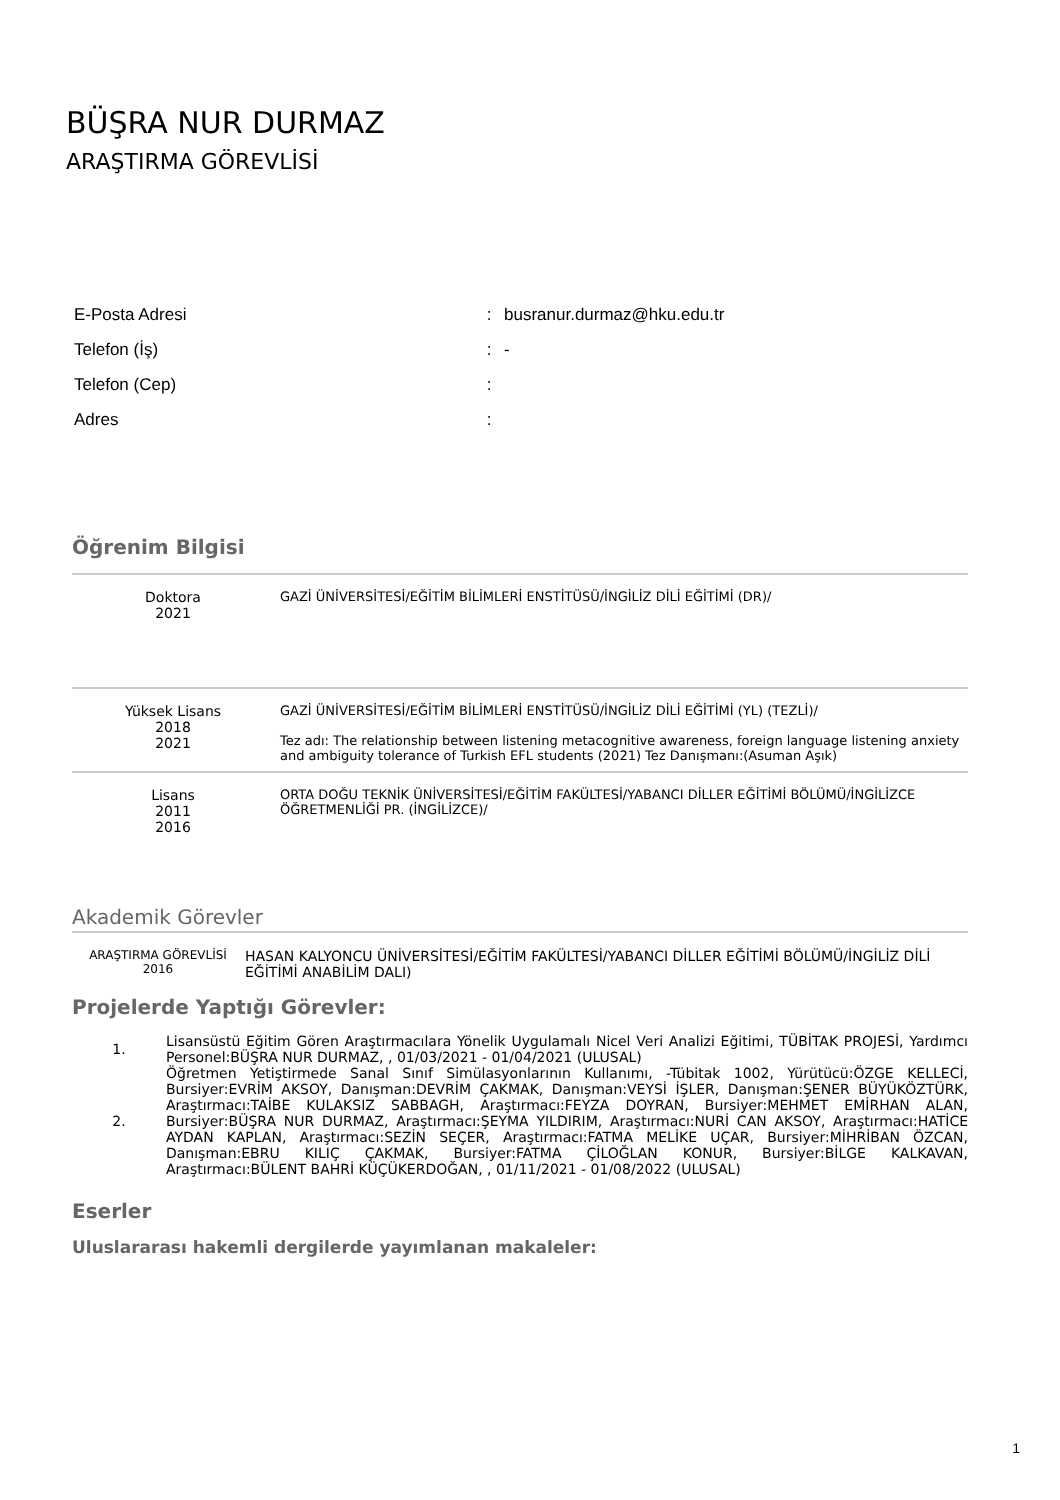BÜŞRA NUR DURMAZ
ARAŞTIRMA GÖREVLİSİ
| E-Posta Adresi | : | busranur.durmaz@hku.edu.tr |
| Telefon (İş) | : | - |
| Telefon (Cep) | : | |
| Adres | : | |
Öğrenim Bilgisi
| Doktora 2021 | GAZİ ÜNİVERSİTESİ/EĞİTİM BİLİMLERİ ENSTİTÜSÜ/İNGİLİZ DİLİ EĞİTİMİ (DR)/ |
| Yüksek Lisans 2018 2021 | GAZİ ÜNİVERSİTESİ/EĞİTİM BİLİMLERİ ENSTİTÜSÜ/İNGİLİZ DİLİ EĞİTİMİ (YL) (TEZLİ)/ Tez adı: The relationship between listening metacognitive awareness, foreign language listening anxiety and ambiguity tolerance of Turkish EFL students (2021) Tez Danışmanı:(Asuman Aşık) |
| Lisans 2011 2016 | ORTA DOĞU TEKNİK ÜNİVERSİTESİ/EĞİTİM FAKÜLTESİ/YABANCI DİLLER EĞİTİMİ BÖLÜMÜ/İNGİLİZCE ÖĞRETMENLİĞİ PR. (İNGİLİZCE)/ |
Akademik Görevler
| ARAŞTIRMA GÖREVLİSİ 2016 | HASAN KALYONCU ÜNİVERSİTESİ/EĞİTİM FAKÜLTESİ/YABANCI DİLLER EĞİTİMİ BÖLÜMÜ/İNGİLİZ DİLİ EĞİTİMİ ANABİLİM DALI) |
Projelerde Yaptığı Görevler:
1. Lisansüstü Eğitim Gören Araştırmacılara Yönelik Uygulamalı Nicel Veri Analizi Eğitimi, TÜBİTAK PROJESİ, Yardımcı Personel:BÜŞRA NUR DURMAZ, , 01/03/2021 - 01/04/2021 (ULUSAL)
2. Öğretmen Yetiştirmede Sanal Sınıf Simülasyonlarının Kullanımı, -Tübitak 1002, Yürütücü:ÖZGE KELLECİ, Bursiyer:EVRİM AKSOY, Danışman:DEVRİM ÇAKMAK, Danışman:VEYSİ İŞLER, Danışman:ŞENER BÜYÜKÖZTÜRK, Araştırmacı:TAİBE KULAKSIZ SABBAGH, Araştırmacı:FEYZA DOYRAN, Bursiyer:MEHMET EMİRHAN ALAN, Bursiyer:BÜŞRA NUR DURMAZ, Araştırmacı:ŞEYMA YILDIRIM, Araştırmacı:NURİ CAN AKSOY, Araştırmacı:HATİCE AYDAN KAPLAN, Araştırmacı:SEZİN SEÇER, Araştırmacı:FATMA MELİKE UÇAR, Bursiyer:MİHRİBAN ÖZCAN, Danışman:EBRU KILIÇ ÇAKMAK, Bursiyer:FATMA ÇİLOĞLAN KONUR, Bursiyer:BİLGE KALKAVAN, Araştırmacı:BÜLENT BAHRİ KÜÇÜKERDOĞAN, , 01/11/2021 - 01/08/2022 (ULUSAL)
Eserler
Uluslararası hakemli dergilerde yayımlanan makaleler:
1